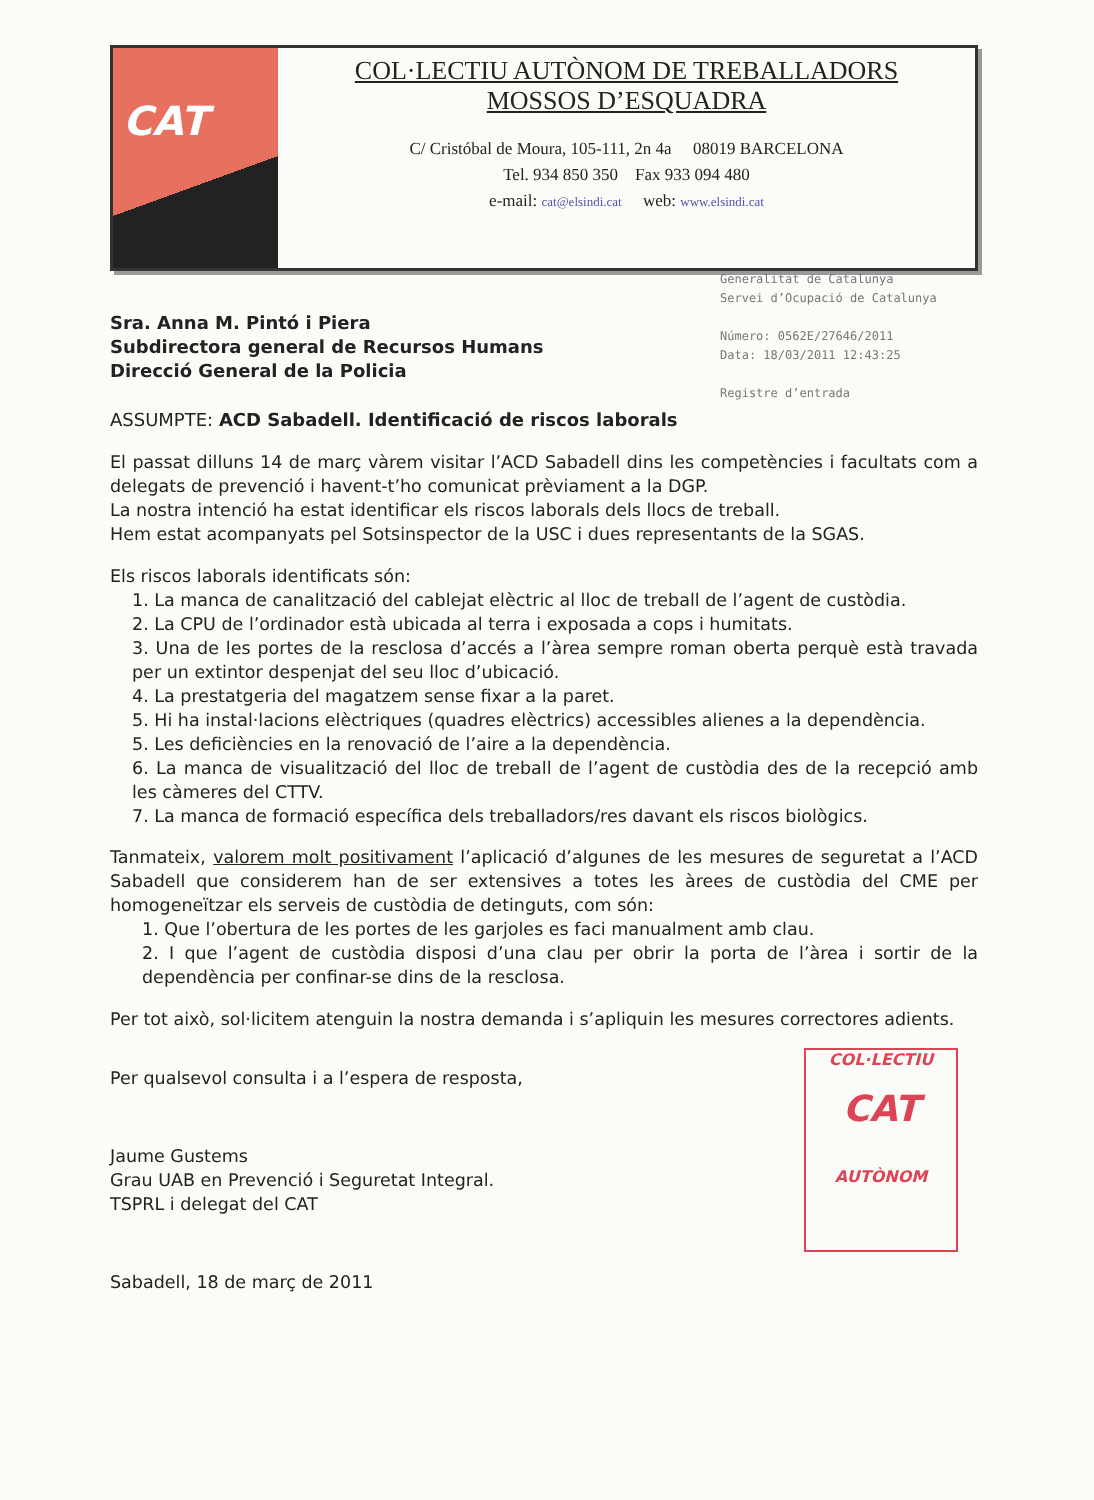CAT
COL·LECTIU AUTÒNOM DE TREBALLADORS
MOSSOS D’ESQUADRA
C/ Cristóbal de Moura, 105-111, 2n 4a 08019 BARCELONA
Tel. 934 850 350 Fax 933 094 480
e-mail: cat@elsindi.cat web: www.elsindi.cat
Generalitat de Catalunya
Servei d’Ocupació de Catalunya
Número: 0562E/27646/2011
Data: 18/03/2011 12:43:25
Registre d’entrada
Sra. Anna M. Pintó i Piera
Subdirectora general de Recursos Humans
Direcció General de la Policia
ASSUMPTE: ACD Sabadell. Identificació de riscos laborals
El passat dilluns 14 de març vàrem visitar l’ACD Sabadell dins les competències i facultats com a delegats de prevenció i havent-t’ho comunicat prèviament a la DGP.
La nostra intenció ha estat identificar els riscos laborals dels llocs de treball.
Hem estat acompanyats pel Sotsinspector de la USC i dues representants de la SGAS.
Els riscos laborals identificats són:
1. La manca de canalització del cablejat elèctric al lloc de treball de l’agent de custòdia.
2. La CPU de l’ordinador està ubicada al terra i exposada a cops i humitats.
3. Una de les portes de la resclosa d’accés a l’àrea sempre roman oberta perquè està travada per un extintor despenjat del seu lloc d’ubicació.
4. La prestatgeria del magatzem sense fixar a la paret.
5. Hi ha instal·lacions elèctriques (quadres elèctrics) accessibles alienes a la dependència.
5. Les deficiències en la renovació de l’aire a la dependència.
6. La manca de visualització del lloc de treball de l’agent de custòdia des de la recepció amb les càmeres del CTTV.
7. La manca de formació específica dels treballadors/res davant els riscos biològics.
Tanmateix, valorem molt positivament l’aplicació d’algunes de les mesures de seguretat a l’ACD Sabadell que considerem han de ser extensives a totes les àrees de custòdia del CME per homogeneïtzar els serveis de custòdia de detinguts, com són:
1. Que l’obertura de les portes de les garjoles es faci manualment amb clau.
2. I que l’agent de custòdia disposi d’una clau per obrir la porta de l’àrea i sortir de la dependència per confinar-se dins de la resclosa.
Per tot això, sol·licitem atenguin la nostra demanda i s’apliquin les mesures correctores adients.
Per qualsevol consulta i a l’espera de resposta,
Jaume Gustems
Grau UAB en Prevenció i Seguretat Integral.
TSPRL i delegat del CAT
Sabadell, 18 de març de 2011
COL·LECTIU
CAT
AUTÒNOM